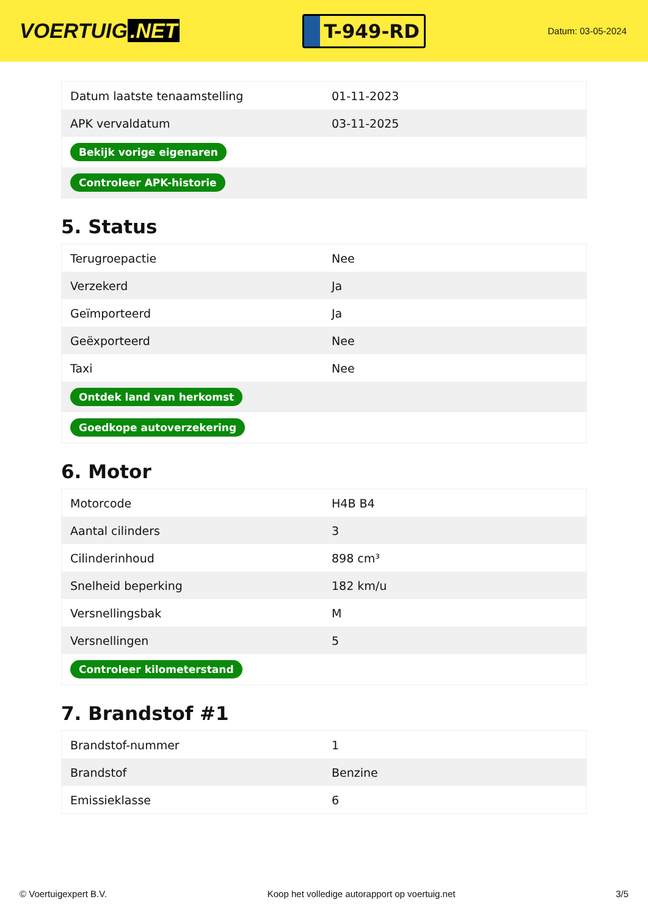VOERTUIG.NET
T-949-RD
Datum: 03-05-2024
| Datum laatste tenaamstelling | 01-11-2023 |
| APK vervaldatum | 03-11-2025 |
| Bekijk vorige eigenaren | |
| Controleer APK-historie | |
5. Status
| Terugroepactie | Nee |
| Verzekerd | Ja |
| Geïmporteerd | Ja |
| Geëxporteerd | Nee |
| Taxi | Nee |
| Ontdek land van herkomst | |
| Goedkope autoverzekering | |
6. Motor
| Motorcode | H4B B4 |
| Aantal cilinders | 3 |
| Cilinderinhoud | 898 cm³ |
| Snelheid beperking | 182 km/u |
| Versnellingsbak | M |
| Versnellingen | 5 |
| Controleer kilometerstand | |
7. Brandstof #1
| Brandstof-nummer | 1 |
| Brandstof | Benzine |
| Emissieklasse | 6 |
© Voertuigexpert B.V. Koop het volledige autorapport op voertuig.net 3/5